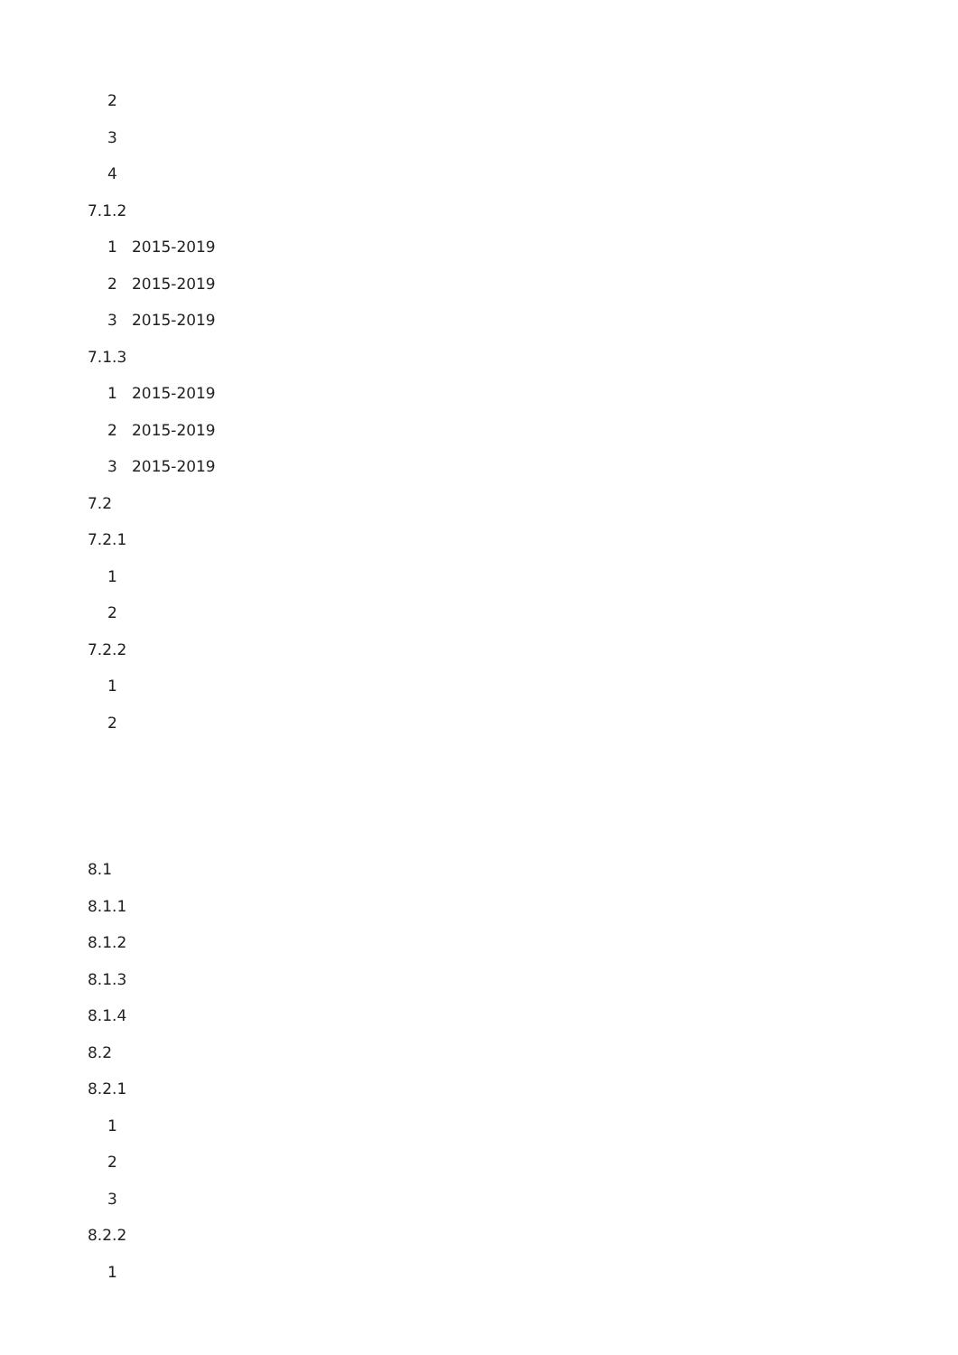2
3
4
7.1.2
1 2015-2019
2 2015-2019
3 2015-2019
7.1.3
1 2015-2019
2 2015-2019
3 2015-2019
7.2
7.2.1
1
2
7.2.2
1
2
8.1
8.1.1
8.1.2
8.1.3
8.1.4
8.2
8.2.1
1
2
3
8.2.2
1